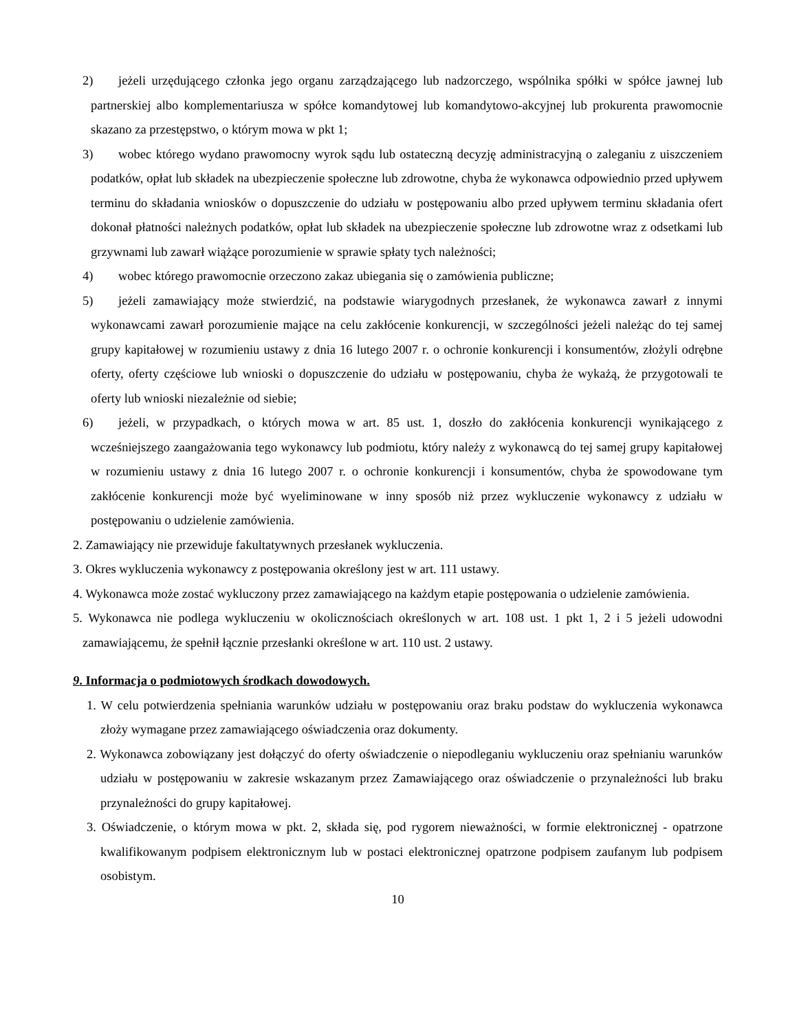2) jeżeli urzędującego członka jego organu zarządzającego lub nadzorczego, wspólnika spółki w spółce jawnej lub partnerskiej albo komplementariusza w spółce komandytowej lub komandytowo-akcyjnej lub prokurenta prawomocnie skazano za przestępstwo, o którym mowa w pkt 1;
3) wobec którego wydano prawomocny wyrok sądu lub ostateczną decyzję administracyjną o zaleganiu z uiszczeniem podatków, opłat lub składek na ubezpieczenie społeczne lub zdrowotne, chyba że wykonawca odpowiednio przed upływem terminu do składania wniosków o dopuszczenie do udziału w postępowaniu albo przed upływem terminu składania ofert dokonał płatności należnych podatków, opłat lub składek na ubezpieczenie społeczne lub zdrowotne wraz z odsetkami lub grzywnami lub zawarł wiążące porozumienie w sprawie spłaty tych należności;
4) wobec którego prawomocnie orzeczono zakaz ubiegania się o zamówienia publiczne;
5) jeżeli zamawiający może stwierdzić, na podstawie wiarygodnych przesłanek, że wykonawca zawarł z innymi wykonawcami zawarł porozumienie mające na celu zakłócenie konkurencji, w szczególności jeżeli należąc do tej samej grupy kapitałowej w rozumieniu ustawy z dnia 16 lutego 2007 r. o ochronie konkurencji i konsumentów, złożyli odrębne oferty, oferty częściowe lub wnioski o dopuszczenie do udziału w postępowaniu, chyba że wykażą, że przygotowali te oferty lub wnioski niezależnie od siebie;
6) jeżeli, w przypadkach, o których mowa w art. 85 ust. 1, doszło do zakłócenia konkurencji wynikającego z wcześniejszego zaangażowania tego wykonawcy lub podmiotu, który należy z wykonawcą do tej samej grupy kapitałowej w rozumieniu ustawy z dnia 16 lutego 2007 r. o ochronie konkurencji i konsumentów, chyba że spowodowane tym zakłócenie konkurencji może być wyeliminowane w inny sposób niż przez wykluczenie wykonawcy z udziału w postępowaniu o udzielenie zamówienia.
2. Zamawiający nie przewiduje fakultatywnych przesłanek wykluczenia.
3. Okres wykluczenia wykonawcy z postępowania określony jest w art. 111 ustawy.
4. Wykonawca może zostać wykluczony przez zamawiającego na każdym etapie postępowania o udzielenie zamówienia.
5. Wykonawca nie podlega wykluczeniu w okolicznościach określonych w art. 108 ust. 1 pkt 1, 2 i 5 jeżeli udowodni zamawiającemu, że spełnił łącznie przesłanki określone w art. 110 ust. 2 ustawy.
9. Informacja o podmiotowych środkach dowodowych.
1. W celu potwierdzenia spełniania warunków udziału w postępowaniu oraz braku podstaw do wykluczenia wykonawca złoży wymagane przez zamawiającego oświadczenia oraz dokumenty.
2. Wykonawca zobowiązany jest dołączyć do oferty oświadczenie o niepodleganiu wykluczeniu oraz spełnianiu warunków udziału w postępowaniu w zakresie wskazanym przez Zamawiającego oraz oświadczenie o przynależności lub braku przynależności do grupy kapitałowej.
3. Oświadczenie, o którym mowa w pkt. 2, składa się, pod rygorem nieważności, w formie elektronicznej - opatrzone kwalifikowanym podpisem elektronicznym lub w postaci elektronicznej opatrzone podpisem zaufanym lub podpisem osobistym.
10